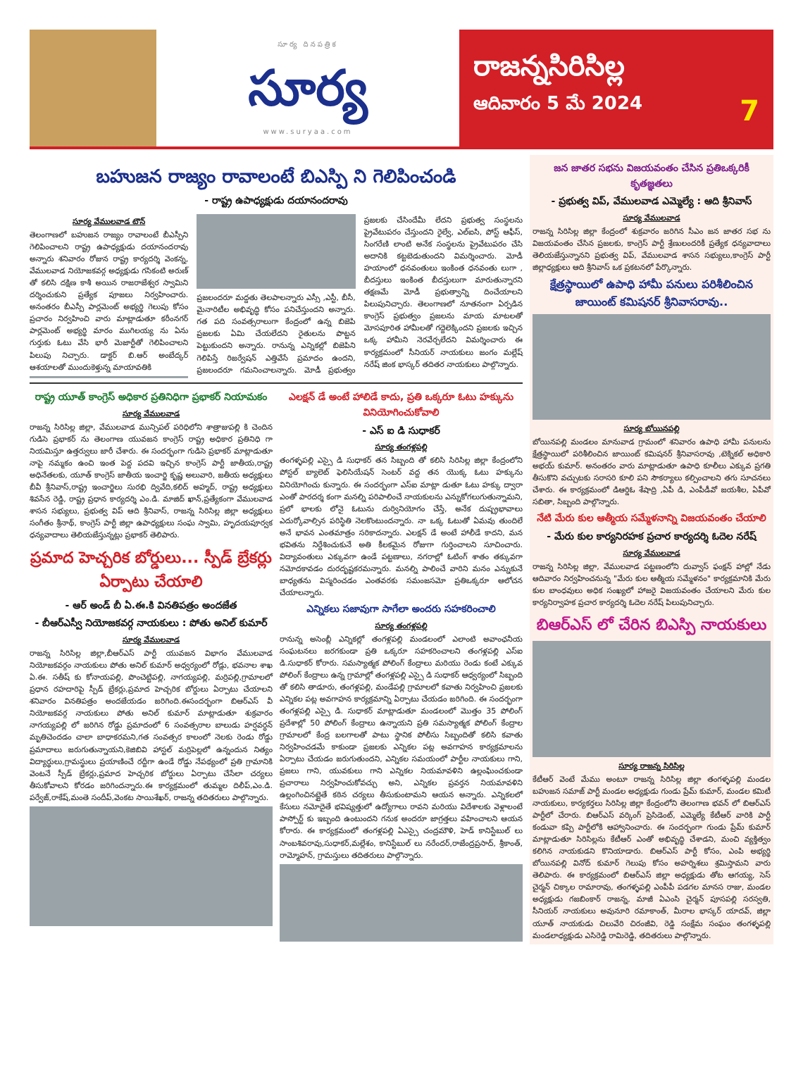సూర్య దినపత్రిక
సూర్య
www.suryaa.com
రాజన్నసిరిసిల్ల
ఆదివారం 5 మే 2024 7
బహుజన రాజ్యం రావాలంటే బిఎస్పి ని గెలిపించండి
- రాష్ట్ర ఉపాధ్యక్షుడు దయానందరావు
సూర్య వేములవాడ టౌన్
తెలంగాణలో బహుజన రాజ్యం రావాలంటే బీఎస్పీని గెలిపించాలని రాష్ట్ర ఉపాధ్యక్షుడు దయానందరావు అన్నారు శనివారం రోజున రాష్ట్ర కార్యదర్శి వెంకన్న, వేములవాడ నియోజకవర్గ అధ్యక్షుడు గసికంటి అరుణ్ తో కలిసి దక్షిణ కాశీ అయిన రాజరాజేశ్వర స్వామిని దర్శించుకుని ప్రత్యేక పూజలు నిర్వహించారు. అనంతరం బీఎస్పీ పార్లమెంట్ అభ్యర్థి గెలుపు కోసం ప్రచారం నిర్వహించి వారు మాట్లాడుతూ కరీంనగర్ పార్లమెంట్ అభ్యర్థి మారం ముగిలయ్య ను ఏను గుర్తుకు ఓటు వేసి భారీ మెజార్టీతో గెలిపించాలని పిలుపు నిచ్చారు. డాక్టర్ బి.ఆర్ అంబేద్కర్ ఆశయాలతో ముందుకెళ్తున్న మాయావతికి
ప్రజలందరూ మద్దతు తెలపాలన్నారు ఎస్సీ ,ఎస్టీ, బీసీ, మైనారిటీల అభివృద్ధి కోసం పనిచేస్తుందని అన్నారు. గత పది సంవత్సరాలుగా కేంద్రంలో ఉన్న బిజెపి ప్రజలకు ఏమి చేయలేదని రైతులను పొట్టన పెట్టుకుందని అన్నారు. రానున్న ఎన్నికల్లో బిజెపిని గెలిపిస్తే రిజర్వేషన్ ఎత్తివేసే ప్రమాదం ఉందని, ప్రజలందరూ గమనించాలన్నారు. మోడీ ప్రభుత్వం ప్రజలకు చేసిందేమీ లేదని ప్రభుత్వ సంస్థలను ప్రైవేటుపరం చేస్తుందని రైల్వే, ఎల్ఐసి, పోస్ట్ ఆఫీస్, సింగరేణి లాంటి అనేక సంస్థలను ప్రైవేటుపరం చేసి అదానికి కట్టబెడుతుందని విమర్శించారు. మోడీ హయాంలో ధనవంతులు ఇంకింత ధనవంతు లుగా , బీదస్తులు ఇంకింత బీదస్తులుగా మారుతున్నారని తక్షణమే మోడీ ప్రభుత్వాన్ని దించేయాలని పిలుపునిచ్చారు. తెలంగాణలో నూతనంగా ఏర్పడిన కాంగ్రెస్ ప్రభుత్వం ప్రజలను మాయ మాటలతో మోసపూరిత హామీలతో గద్దెలెక్కిందని ప్రజలకు ఇచ్చిన ఒక్క హామీని నెరవేర్చలేదని విమర్శించారు ఈ కార్యక్రమంలో సీనియర్ నాయకులు జంగం మల్లేష్ నరేష్ జింక భాస్కర్ తదితర నాయకులు పాల్గొన్నారు.
రాష్ట్ర యూత్ కాంగ్రెస్ అధికార ప్రతినిధిగా ప్రభాకర్ నియామకం
సూర్య వేములవాడ
రాజన్న సిరిసిల్ల జిల్లా, వేములవాడ మున్సిపల్ పరిధిలోని శాత్రాజుపల్లి కి చెందిన గుడిసె ప్రభాకర్ ను తెలంగాణ యువజన కాంగ్రెస్ రాష్ట్ర అధికార ప్రతినిధి గా నియమిస్తూ ఉత్తర్వులు జారీ చేశారు. ఈ సందర్భంగా గుడిసె ప్రభాకర్ మాట్లాడుతూ నాపై నమ్మకం ఉంచి ఇంత పెద్ద పదవి ఇచ్చిన కాంగ్రెస్ పార్టీ జాతీయ,రాష్ట్ర అధినేతలకు, యూత్ కాంగ్రెస్ జాతీయ ఇంచార్జి కృష్ణ అలువారి, జతీయ అధ్యక్షులు బీవీ శ్రీనివాస్,రాష్ట్ర ఇంచార్జిలు సురభి ద్వివేది,కలిద్ అహ్మద్, రాష్ట్ర అధ్యక్షులు శివసేన రెడ్డి, రాష్ట్ర ప్రధాన కార్యదర్శి ఎం.డి. మాజిద్ ఖాన్,ప్రత్యేకంగా వేములవాడ శాసన సభ్యులు, ప్రభుత్వ విప్ ఆది శ్రీనివాస్, రాజన్న సిరిసిల్ల జిల్లా అధ్యక్షులు సంగీతం శ్రీనాథ్, కాంగ్రెస్ పార్టీ జిల్లా ఉపాధ్యక్షులు సంఘ స్వామి, హృదయపూర్వక ధన్యవాదాలు తెలియజేస్తున్నట్లు ప్రభాకర్ తెలిపారు.
ప్రమాద హెచ్చరిక బోర్డులు... స్పీడ్ బ్రేకర్లు ఏర్పాటు చేయాలి
- ఆర్ అండ్ బీ ఏ.ఈ.కి వినతిపత్రం అందజేత
- బీఆర్ఎస్వీ నియోజకవర్గ నాయకులు : పోతు అనిల్ కుమార్
సూర్య వేములవాడ
రాజన్న సిరిసిల్ల జిల్లా,బీఆర్ఎస్ పార్టీ యువజన విభాగం వేములవాడ నియోజకవర్గం నాయకులు పోతు అనిల్ కుమార్ అధ్వర్యంలో రోడ్లు, భవనాల శాఖ ఏ.ఈ. సతీష్ కు కోనాయపల్లి, పొంచెట్టిపల్లి, నాగయ్యపల్లి, మర్రిపల్లి,గ్రామాలలో ప్రధాన రహదారిపై స్పీడ్ బ్రేకర్లు,ప్రమాద హెచ్చరిక బోర్డులు ఏర్పాటు చేయాలని శనివారం వినతిపత్రం అందజేయడం జరిగింది.ఈసందర్భంగా బిఆర్ఎస్ వీ నియోజకవర్గ నాయకులు పోతు అనిల్ కుమార్ మాట్లాడుతూ శుక్రవారం నాగయ్యపల్లి లో జరిగిన రోడ్డు ప్రమాదంలో 6 సంవత్సరాల బాలుడు హర్షవర్ధన్ మృతిచెందడం చాలా బాధాకరమని,గత సంవత్సర కాలంలో నెలకు రెండు రోడ్డు ప్రమాదాలు జరుగుతున్నాయని,కెజిబివి హాస్టల్ మర్రిపెల్లలో ఉన్నందున నిత్యం విద్యార్థులు,గ్రామస్థులు ప్రయాణించే రద్దీగా ఉండే రోడ్డు నేపథ్యంలో ప్రతి గ్రామానికి వెంటనే స్పీడ్ బ్రేకర్లు,ప్రమాద హెచ్చరిక బోర్డులు ఏర్పాటు చేసేలా చర్యలు తీసుకోవాలని కోరడం జరిగిందన్నారు.ఈ కార్యక్రమంలో తుమ్మల దిలీప్,ఎం.డి. పర్వేజ్,రాకేష్,మంతె సందీప్,వెంకట సాయిశేఖర్, రాజన్న తదితరులు పాల్గొన్నారు.
ఎలక్షన్ డే అంటే హాలిడే కాదు, ప్రతి ఒక్కరూ ఓటు హక్కును వినియోగించుకోవాలి
- ఎస్ ఐ డి సుధాకర్
సూర్య తంగళ్లపల్లి
తంగళ్ళపల్లి ఎస్సై డి సుధాకర్ తన సిబ్బంది తో కలిసి సిరిసిల్ల జిల్లా కేంద్రంలోని పోస్టల్ బ్యాలెట్ ఫెలిసియేషన్ సెంటర్ వద్ద తన యొక్క ఓటు హక్కును వినియోగించు కున్నారు. ఈ సందర్భంగా ఎస్ఐ మాట్లా డుతూ ఓటు హక్కు ద్వారా ఎంతో పారదర్శ కంగా మనల్ని పరిపాలించే నాయకులను ఎన్నుకోగలుగుతున్నామని, ప్రలో భాలకు లోనై ఓటును దుర్వినియోగం చేస్తే, అనేక దుష్ప్రభావాలు ఎదుర్కోవాల్సిన పరిస్థితి నెలకొంటుందన్నారు. నా ఒక్క ఓటుతో ఏమవు తుందిలే అనే భావన ఎంతమాత్రం సరికాదన్నారు. ఎలక్షన్ డే అంటే హాలీడే కాదని, మన భవితను నిర్దేశించుకునే అతి కీలకమైన రోజుగా గుర్తించాలని సూచించారు. విద్యావంతులు ఎక్కువగా ఉండే పట్టణాలు, నగరాల్లో ఓటింగ్ శాతం తక్కువగా నమోదకావడం దురదృష్టకరమన్నారు. మనల్ని పాలించే వారిని మనం ఎన్నుకునే బాధ్యతను విస్మరించడం ఎంతవరకు సమంజసమో ప్రతిఒక్కరూ ఆలోచన చేయాలన్నారు.
ఎన్నికలు సజావుగా సాగేలా అందరు సహకరించాలి
సూర్య తంగళ్లపల్లి
రానున్న అసెంబ్లీ ఎన్నికల్లో తంగళ్లపల్లి మండలంలో ఎలాంటి అవాంఛనీయ సంఘటనలు జరగకుండా ప్రతి ఒక్కరూ సహకరించాలని తంగళ్లపల్లి ఎస్ఐ డి.సుధాకర్ కోరారు. సమస్యాత్మక పోలింగ్ కేంద్రాలు మరియు రెండు కంటే ఎక్కువ పోలింగ్ కేంద్రాలు ఉన్న గ్రామాల్లో తంగళ్లపల్లి ఎస్సై డి సుధాకర్ ఆధ్వర్యంలో సిబ్బంది తో కలిసి తాడూరు, తంగళ్లపల్లి, మండేపల్లి గ్రామాలలో కవాతు నిర్వహించి ప్రజలకు ఎన్నికల పట్ల అవగాహన కార్యక్రమాన్ని ఏర్పాటు చేయడం జరిగింది. ఈ సందర్భంగా తంగళ్లపల్లి ఎస్సై డి. సుధాకర్ మాట్లాడుతూ మండలంలో మొత్తం 35 పోలింగ్ ప్రదేశాల్లో 50 పోలింగ్ కేంద్రాలు ఉన్నాయని ప్రతి సమస్యాత్మక పోలింగ్ కేంద్రాల గ్రామాలలో కేంద్ర బలగాలతో పాటు స్థానిక పోలీసు సిబ్బందితో కలిసి కవాతు నిర్వహించడమే కాకుండా ప్రజలకు ఎన్నికల పట్ల అవగాహన కార్యక్రమాలను ఏర్పాటు చేయడం జరుగుతుందని, ఎన్నికల సమయంలో పార్టీల నాయకులు గాని, ప్రజలు గాని, యువకులు గాని ఎన్నికల నియమావళిని ఉల్లంఘించకుండా ప్రచారాలు నిర్వహించుకోవచ్చు అని, ఎన్నికల ప్రవర్తన నియమావళిని ఉల్లంగించినట్లైతే కఠిన చర్యలు తీసుకుంటామని ఆయన అన్నారు. ఎన్నికలలో కేసులు నమోదైతే భవిష్యత్తులో ఉద్యోగాలు రావని మరియు విదేశాలకు వెళ్లాలంటే పాస్పోర్ట్ కు ఇబ్బంది ఉంటుందని గనుక అందరూ జాగ్రత్తలు వహించాలని ఆయన కోరారు. ఈ కార్యక్రమంలో తంగళ్లపల్లి ఏఎస్సై చంద్రమౌళి, హెడ్ కానిస్టేబుల్ లు సాంబశివరావు,సుధాకర్,మల్లేశం, కానిస్టేబుల్ లు నరేందర్,రాజేంద్రప్రసాద్, శ్రీకాంత్, రామ్మోహన్, గ్రామస్తులు తదితరులు పాల్గొన్నారు.
జన జాతర సభను విజయవంతం చేసిన ప్రతిఒక్కరికీ కృతజ్ఞతలు
- ప్రభుత్వ విప్, వేములవాడ ఎమ్మెల్యే : ఆది శ్రీనివాస్
సూర్య వేములవాడ
రాజన్న సిరిసిల్ల జిల్లా కేంద్రంలో శుక్రవారం జరిగిన సీఎం జన జాతర సభ ను విజయవంతం చేసిన ప్రజలకు, కాంగ్రెస్ పార్టీ శ్రేణులందరికీ ప్రత్యేక ధన్యవాదాలు తెలియజేస్తున్నానని ప్రభుత్వ విప్, వేములవాడ శాసన సభ్యులు,కాంగ్రెస్ పార్టీ జిల్లాధ్యక్షులు ఆది శ్రీనివాస్ ఒక ప్రకటనలో పేర్కొన్నారు.
క్షేత్రస్థాయిలో ఉపాధి హామీ పనులు పరిశీలించిన జాయింట్ కమిషనర్ శ్రీనివాసరావు..
సూర్య బోయినపల్లి
బోయినపల్లి మండలం మానువాడ గ్రామంలో శనివారం ఉపాధి హామీ పనులను క్షేత్రస్థాయిలో పరిశీలించిన జాయింట్ కమిషనర్ శ్రీనివాసరావు ,టెక్నికల్ అధికారి అభయ్ కుమార్. అనంతరం వారు మాట్లాడుతూ ఉపాధి కూలీలు ఎక్కువ ప్రగతి తీసుకొని వచ్చుటకు సరాసరి కూలి పని సౌకర్యాలు కల్పించాలని తగు సూచనలు చేశారు. ఈ కార్యక్రమంలో డిఆర్డిఓ శేషాద్రి ,ఏపీ డి, ఎంపీడీవో జయశీల, ఏపీవో సబితా, సిబ్బంది పాల్గొన్నారు.
నేటి మేరు కుల ఆత్మీయ సమ్మేళనాన్ని విజయవంతం చేయాలి
- మేరు కుల కార్యనిరహక ప్రచార కార్యదర్శి ఓదెల నరేష్
సూర్య వేములవాడ
రాజన్న సిరిసిల్ల జిల్లా, వేములవాడ పట్టణంలోని దువ్వాస్ ఫంక్షన్ హాల్లో నేడు ఆదివారం నిర్వహించనున్న "మేరు కుల ఆత్మీయ సమ్మేళనం" కార్యక్రమానికి మేరు కుల బాంధవులు అధిక సంఖ్యలో హాజరై విజయవంతం చేయాలని మేరు కుల కార్యనిర్వాహక ప్రచార కార్యదర్శి ఓదెల నరేష్ పిలుపునిచ్చారు.
బిఆర్ఎస్ లో చేరిన బిఎస్పి నాయకులు
సూర్య రాజన్న సిరిసిల్ల
కేటీఆర్ వెంటే మేము అంటూ రాజన్న సిరిసిల్ల జిల్లా తంగళ్ళపల్లి మండల బహుజన సమాజ్ పార్టీ మండల అధ్యక్షుడు గుండు ప్రేమ్ కుమార్, మండల కమిటీ నాయకులు, కార్యకర్తలు సిరిసిల్ల జిల్లా కేంద్రంలోని తెలంగాణ భవన్ లో బిఆర్ఎస్ పార్టీలో చేరారు. బిఆర్ఎస్ వర్కింగ్ ప్రెసిడెంట్, ఎమ్మెల్యే కేటీఆర్ వారికి పార్టీ కండువా కప్పి పార్టీలోకి ఆహ్వానించారు. ఈ సందర్భంగా గుండు ప్రేమ్ కుమార్ మాట్లాడుతూ సిరిసిల్లను కేటీఆర్ ఎంతో అభివృద్ధి చేశాడని, మంచి వ్యక్తిత్వం కలిగిన నాయకుడని కొనియాడారు. బిఆర్ఎస్ పార్టీ కోసం, ఎంపి అభ్యర్థి బోయినపల్లి వినోద్ కుమార్ గెలుపు కోసం అహర్నిశలు శ్రమిస్తామని వారు తెలిపారు. ఈ కార్యక్రమంలో బిఆర్ఎస్ జిల్లా అధ్యక్షుడు తోట ఆగయ్య, సెస్ చైర్మన్ చిక్కాల రామారావు, తంగళ్ళపల్లి ఎంపీపీ పడగల మానస రాజు, మండల అధ్యక్షుడు గజబింకార్ రాజన్న, మాజీ ఏఎంసి చైర్మన్ పూసపల్లి సరస్వతి, సీనియర్ నాయకులు అవునూరి రమాకాంత్, మీరాల భాస్కర్ యాదవ్, జిల్లా యూత్ నాయకుడు చిలువేరి చిరంజీవి, రెడ్డి సంక్షేమ సంఘం తంగళ్ళపల్లి మండలాధ్యక్షుడు ఎసిరెడ్డి రామిరెడ్డి, తదితరులు పాల్గొన్నారు.